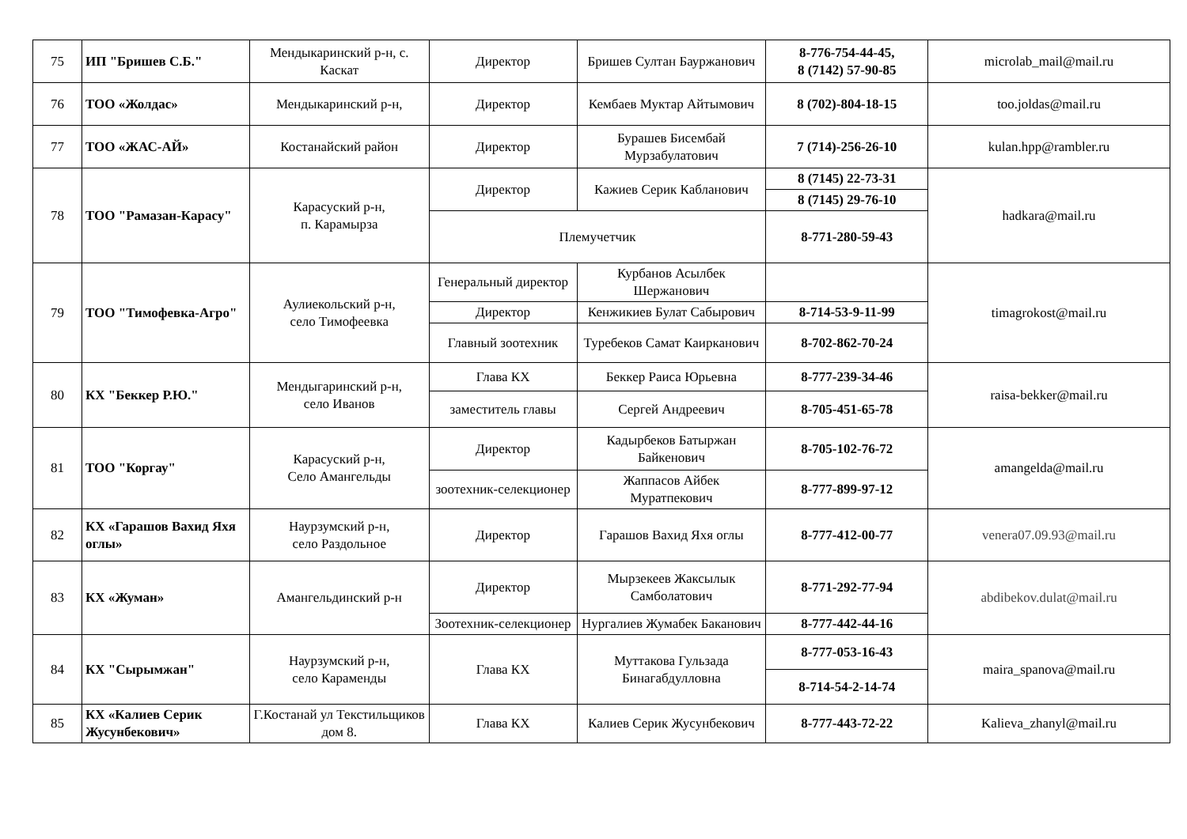| 75 | ИП "Бришев С.Б." | Мендыкаринский р-н, с. Каскат | Директор | Бришев Султан Бауржанович | 8-776-754-44-45, 8 (7142) 57-90-85 | microlab_mail@mail.ru |
| 76 | ТОО «Жолдас» | Мендыкаринский р-н, | Директор | Кембаев Муктар Айтымович | 8 (702)-804-18-15 | too.joldas@mail.ru |
| 77 | ТОО «ЖАС-АЙ» | Костанайский район | Директор | Бурашев Бисембай Мурзабулатович | 7 (714)-256-26-10 | kulan.hpp@rambler.ru |
| 78 | ТОО "Рамазан-Карасу" | Карасуский р-н, п. Карамырза | Директор | Кажиев Серик Кабланович | 8 (7145) 22-73-31 | hadkara@mail.ru |
| | | | | | 8 (7145) 29-76-10 | |
| | | | Племучетчик | | 8-771-280-59-43 | |
| 79 | ТОО "Тимофевка-Агро" | Аулиекольский р-н, село Тимофеевка | Генеральный директор | Курбанов Асылбек Шержанович | | timagrokost@mail.ru |
| | | | Директор | Кенжикиев Булат Сабырович | 8-714-53-9-11-99 | |
| | | | Главный зоотехник | Туребеков Самат Каирканович | 8-702-862-70-24 | |
| 80 | КХ "Беккер Р.Ю." | Мендыгаринский р-н, село Иванов | Глава КХ | Беккер Раиса Юрьевна | 8-777-239-34-46 | raisa-bekker@mail.ru |
| | | | заместитель главы | Сергей Андреевич | 8-705-451-65-78 | |
| 81 | ТОО "Коргау" | Карасуский р-н, Село Амангельды | Директор | Кадырбеков Батыржан Байкенович | 8-705-102-76-72 | amangelda@mail.ru |
| | | | зоотехник-селекционер | Жаппасов Айбек Муратпекович | 8-777-899-97-12 | |
| 82 | КХ «Гарашов Вахид Яхя оглы» | Наурзумский р-н, село Раздольное | Директор | Гарашов Вахид Яхя оглы | 8-777-412-00-77 | venera07.09.93@mail.ru |
| 83 | КХ «Жуман» | Амангельдинский р-н | Директор | Мырзекеев Жаксылык Самболатович | 8-771-292-77-94 | abdibekov.dulat@mail.ru |
| | | | Зоотехник-селекционер | Нургалиев Жумабек Баканович | 8-777-442-44-16 | |
| 84 | КХ "Сырымжан" | Наурзумский р-н, село Караменды | Глава КХ | Муттакова Гульзада Бинагабдулловна | 8-777-053-16-43 | maira_spanova@mail.ru |
| | | | | | 8-714-54-2-14-74 | |
| 85 | КХ «Калиев Серик Жусунбекович» | Г.Костанай ул Текстильщиков дом 8. | Глава КХ | Калиев Серик Жусунбекович | 8-777-443-72-22 | Kalieva_zhanyl@mail.ru |